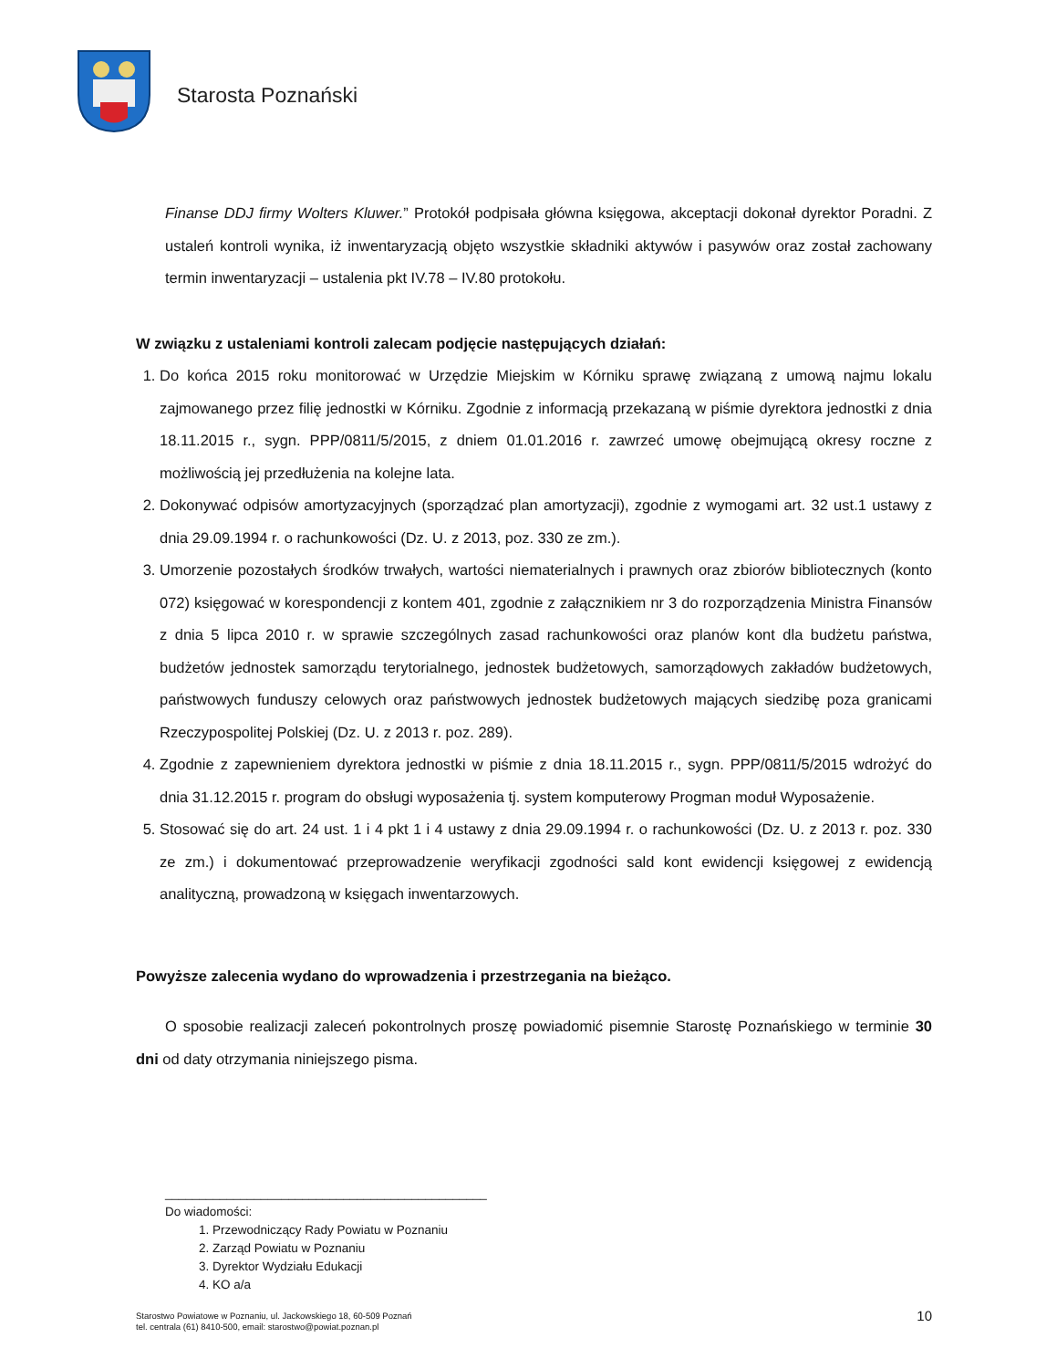Starosta Poznański
Finanse DDJ firmy Wolters Kluwer.” Protokół podpisała główna księgowa, akceptacji dokonał dyrektor Poradni. Z ustaleń kontroli wynika, iż inwentaryzacją objęto wszystkie składniki aktywów i pasywów oraz został zachowany termin inwentaryzacji – ustalenia pkt IV.78 – IV.80 protokołu.
W związku z ustaleniami kontroli zalecam podjęcie następujących działań:
1. Do końca 2015 roku monitorować w Urzędzie Miejskim w Kórniku sprawę związaną z umową najmu lokalu zajmowanego przez filię jednostki w Kórniku. Zgodnie z informacją przekazaną w piśmie dyrektora jednostki z dnia 18.11.2015 r., sygn. PPP/0811/5/2015, z dniem 01.01.2016 r. zawrzeć umowę obejmującą okresy roczne z możliwością jej przedłużenia na kolejne lata.
2. Dokonywać odpisów amortyzacyjnych (sporządzać plan amortyzacji), zgodnie z wymogami art. 32 ust.1 ustawy z dnia 29.09.1994 r. o rachunkowości (Dz. U. z 2013, poz. 330 ze zm.).
3. Umorzenie pozostałych środków trwałych, wartości niematerialnych i prawnych oraz zbiorów bibliotecznych (konto 072) księgować w korespondencji z kontem 401, zgodnie z załącznikiem nr 3 do rozporządzenia Ministra Finansów z dnia 5 lipca 2010 r. w sprawie szczególnych zasad rachunkowości oraz planów kont dla budżetu państwa, budżetów jednostek samorządu terytorialnego, jednostek budżetowych, samorządowych zakładów budżetowych, państwowych funduszy celowych oraz państwowych jednostek budżetowych mających siedzibę poza granicami Rzeczypospolitej Polskiej (Dz. U. z 2013 r. poz. 289).
4. Zgodnie z zapewnieniem dyrektora jednostki w piśmie z dnia 18.11.2015 r., sygn. PPP/0811/5/2015 wdrożyć do dnia 31.12.2015 r. program do obsługi wyposażenia tj. system komputerowy Progman moduł Wyposażenie.
5. Stosować się do art. 24 ust. 1 i 4 pkt 1 i 4 ustawy z dnia 29.09.1994 r. o rachunkowości (Dz. U. z 2013 r. poz. 330 ze zm.) i dokumentować przeprowadzenie weryfikacji zgodności sald kont ewidencji księgowej z ewidencją analityczną, prowadzoną w księgach inwentarzowych.
Powyższe zalecenia wydano do wprowadzenia i przestrzegania na bieżąco.
O sposobie realizacji zaleceń pokontrolnych proszę powiadomić pisemnie Starostę Poznańskiego w terminie 30 dni od daty otrzymania niniejszego pisma.
_______________________________________________
Do wiadomości:
1. Przewodniczący Rady Powiatu w Poznaniu
2. Zarząd Powiatu w Poznaniu
3. Dyrektor Wydziału Edukacji
4. KO a/a
Starostwo Powiatowe w Poznaniu, ul. Jackowskiego 18, 60-509 Poznań
tel. centrala (61) 8410-500, email: starostwo@powiat.poznan.pl
10